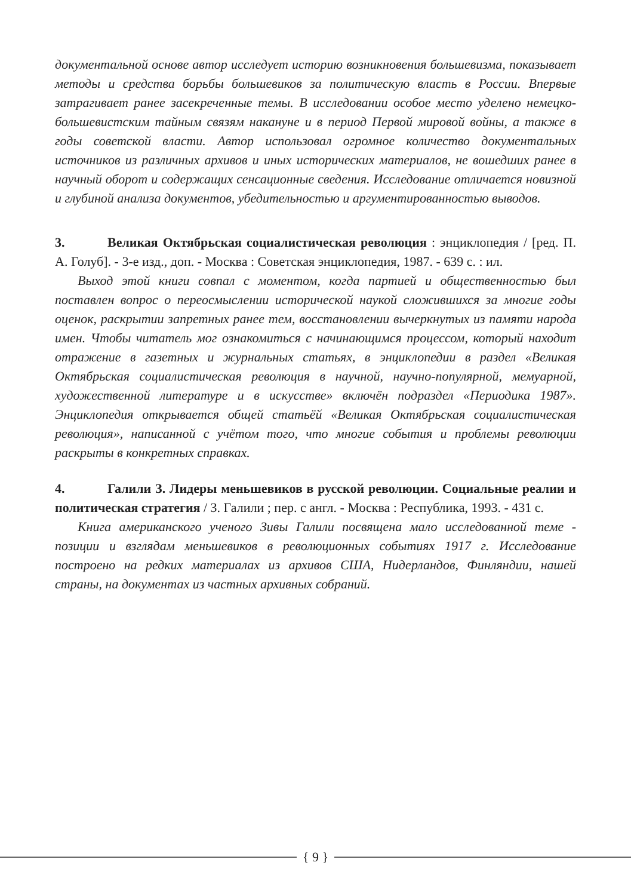документальной основе автор исследует историю возникновения большевизма, показывает методы и средства борьбы большевиков за политическую власть в России. Впервые затрагивает ранее засекреченные темы. В исследовании особое место уделено немецко-большевистским тайным связям накануне и в период Первой мировой войны, а также в годы советской власти. Автор использовал огромное количество документальных источников из различных архивов и иных исторических материалов, не вошедших ранее в научный оборот и содержащих сенсационные сведения. Исследование отличается новизной и глубиной анализа документов, убедительностью и аргументированностью выводов.
3. Великая Октябрьская социалистическая революция : энциклопедия / [ред. П. А. Голуб]. - 3-е изд., доп. - Москва : Советская энциклопедия, 1987. - 639 с. : ил.
Выход этой книги совпал с моментом, когда партией и общественностью был поставлен вопрос о переосмыслении исторической наукой сложившихся за многие годы оценок, раскрытии запретных ранее тем, восстановлении вычеркнутых из памяти народа имен. Чтобы читатель мог ознакомиться с начинающимся процессом, который находит отражение в газетных и журнальных статьях, в энциклопедии в раздел «Великая Октябрьская социалистическая революция в научной, научно-популярной, мемуарной, художественной литературе и в искусстве» включён подраздел «Периодика 1987». Энциклопедия открывается общей статьёй «Великая Октябрьская социалистическая революция», написанной с учётом того, что многие события и проблемы революции раскрыты в конкретных справках.
4. Галили З. Лидеры меньшевиков в русской революции. Социальные реалии и политическая стратегия / З. Галили ; пер. с англ. - Москва : Республика, 1993. - 431 с.
Книга американского ученого Зивы Галили посвящена мало исследованной теме - позиции и взглядам меньшевиков в революционных событиях 1917 г. Исследование построено на редких материалах из архивов США, Нидерландов, Финляндии, нашей страны, на документах из частных архивных собраний.
{ 9 }